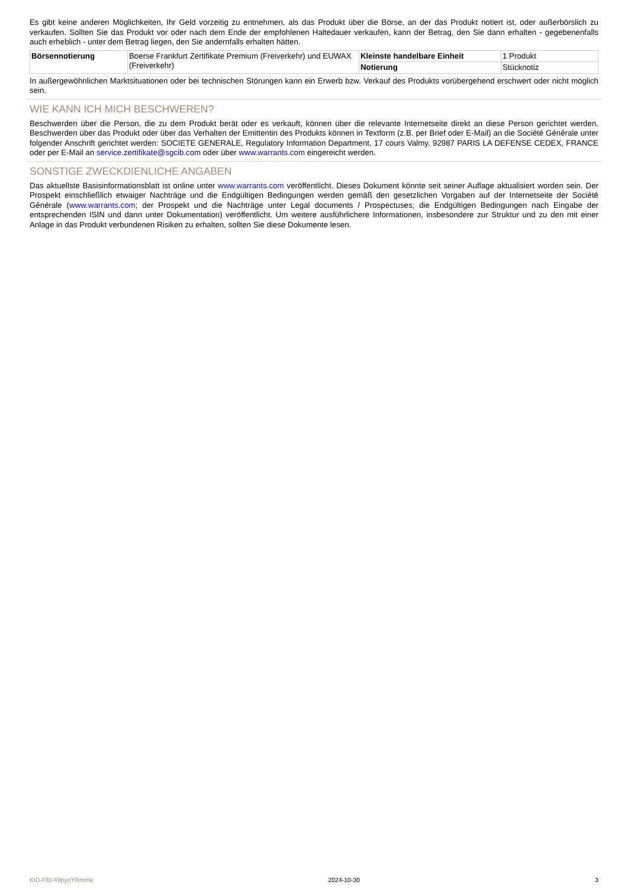Es gibt keine anderen Möglichkeiten, Ihr Geld vorzeitig zu entnehmen, als das Produkt über die Börse, an der das Produkt notiert ist, oder außerbörslich zu verkaufen. Sollten Sie das Produkt vor oder nach dem Ende der empfohlenen Haltedauer verkaufen, kann der Betrag, den Sie dann erhalten - gegebenenfalls auch erheblich - unter dem Betrag liegen, den Sie andernfalls erhalten hätten.
| Börsennotierung | Boerse Frankfurt Zertifikate Premium (Freiverkehr) und EUWAX (Freiverkehr) | Kleinste handelbare Einheit | 1 Produkt |
| | | Notierung | Stücknotiz |
In außergewöhnlichen Marktsituationen oder bei technischen Störungen kann ein Erwerb bzw. Verkauf des Produkts vorübergehend erschwert oder nicht möglich sein.
WIE KANN ICH MICH BESCHWEREN?
Beschwerden über die Person, die zu dem Produkt berät oder es verkauft, können über die relevante Internetseite direkt an diese Person gerichtet werden. Beschwerden über das Produkt oder über das Verhalten der Emittentin des Produkts können in Textform (z.B. per Brief oder E-Mail) an die Société Générale unter folgender Anschrift gerichtet werden: SOCIETE GENERALE, Regulatory Information Department, 17 cours Valmy, 92987 PARIS LA DEFENSE CEDEX, FRANCE oder per E-Mail an service.zertifikate@sgcib.com oder über www.warrants.com eingereicht werden.
SONSTIGE ZWECKDIENLICHE ANGABEN
Das aktuellste Basisinformationsblatt ist online unter www.warrants.com veröffentlicht. Dieses Dokument könnte seit seiner Auflage aktualisiert worden sein. Der Prospekt einschließlich etwaiger Nachträge und die Endgültigen Bedingungen werden gemäß den gesetzlichen Vorgaben auf der Internetseite der Société Générale (www.warrants.com; der Prospekt und die Nachträge unter Legal documents / Prospectuses; die Endgültigen Bedingungen nach Eingabe der entsprechenden ISIN und dann unter Dokumentation) veröffentlicht. Um weitere ausführlichere Informationen, insbesondere zur Struktur und zu den mit einer Anlage in das Produkt verbundenen Risiken zu erhalten, sollten Sie diese Dokumente lesen.
KID-FBI-49pyoYRmme 2024-10-30 3